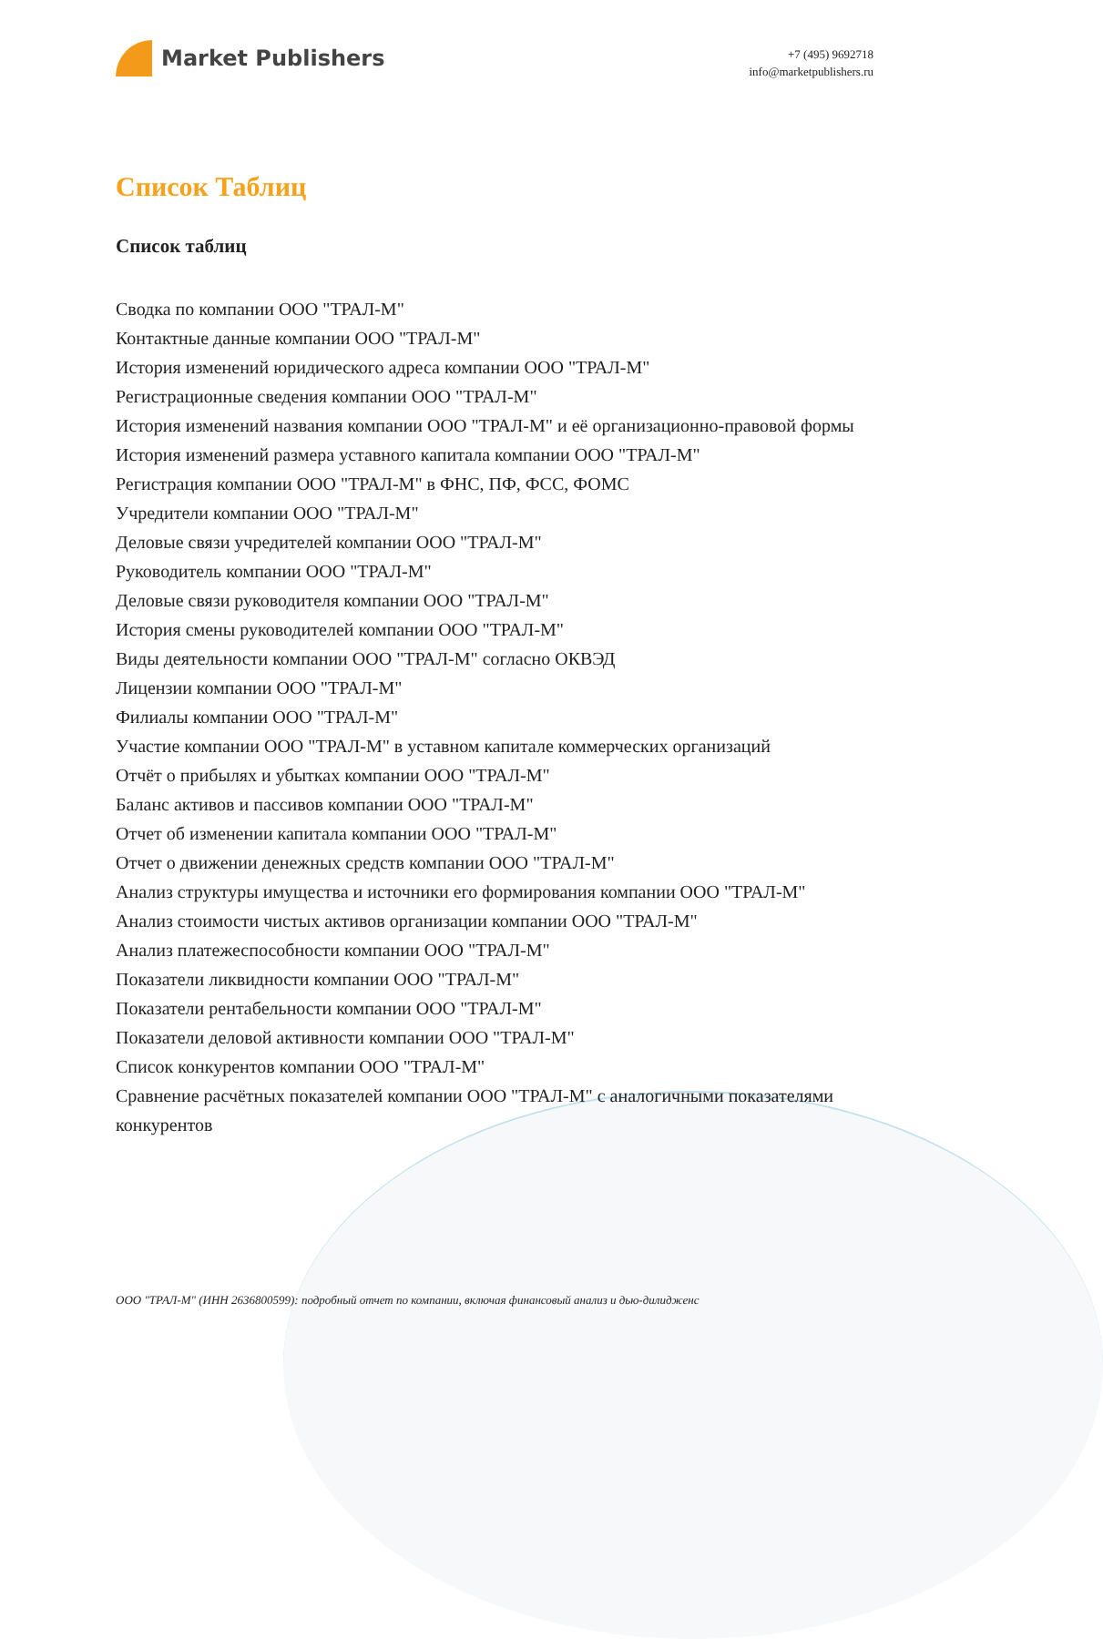Market Publishers
+7 (495) 9692718
info@marketpublishers.ru
Список Таблиц
Список таблиц
Сводка по компании ООО "ТРАЛ-М"
Контактные данные компании ООО "ТРАЛ-М"
История изменений юридического адреса компании ООО "ТРАЛ-М"
Регистрационные сведения компании ООО "ТРАЛ-М"
История изменений названия компании ООО "ТРАЛ-М" и её организационно-правовой формы
История изменений размера уставного капитала компании ООО "ТРАЛ-М"
Регистрация компании ООО "ТРАЛ-М" в ФНС, ПФ, ФСС, ФОМС
Учредители компании ООО "ТРАЛ-М"
Деловые связи учредителей компании ООО "ТРАЛ-М"
Руководитель компании ООО "ТРАЛ-М"
Деловые связи руководителя компании ООО "ТРАЛ-М"
История смены руководителей компании ООО "ТРАЛ-М"
Виды деятельности компании ООО "ТРАЛ-М" согласно ОКВЭД
Лицензии компании ООО "ТРАЛ-М"
Филиалы компании ООО "ТРАЛ-М"
Участие компании ООО "ТРАЛ-М" в уставном капитале коммерческих организаций
Отчёт о прибылях и убытках компании ООО "ТРАЛ-М"
Баланс активов и пассивов компании ООО "ТРАЛ-М"
Отчет об изменении капитала компании ООО "ТРАЛ-М"
Отчет о движении денежных средств компании ООО "ТРАЛ-М"
Анализ структуры имущества и источники его формирования компании ООО "ТРАЛ-М"
Анализ стоимости чистых активов организации компании ООО "ТРАЛ-М"
Анализ платежеспособности компании ООО "ТРАЛ-М"
Показатели ликвидности компании ООО "ТРАЛ-М"
Показатели рентабельности компании ООО "ТРАЛ-М"
Показатели деловой активности компании ООО "ТРАЛ-М"
Список конкурентов компании ООО "ТРАЛ-М"
Сравнение расчётных показателей компании ООО "ТРАЛ-М" с аналогичными показателями конкурентов
ООО "ТРАЛ-М" (ИНН 2636800599): подробный отчет по компании, включая финансовый анализ и дью-дилидженс